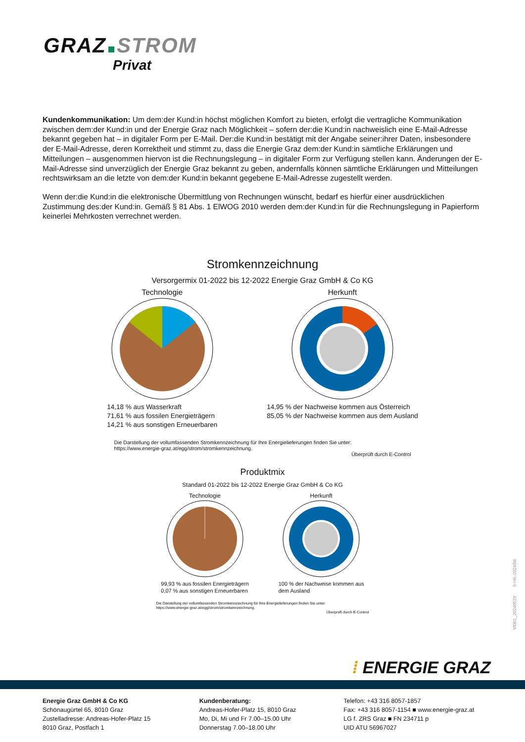GRAZ STROM
Privat
Kundenkommunikation: Um dem:der Kund:in höchst möglichen Komfort zu bieten, erfolgt die vertragliche Kommunikation zwischen dem:der Kund:in und der Energie Graz nach Möglichkeit – sofern der:die Kund:in nachweislich eine E-Mail-Adresse bekannt gegeben hat – in digitaler Form per E-Mail. Der:die Kund:in bestätigt mit der Angabe seiner:ihrer Daten, insbesondere der E-Mail-Adresse, deren Korrektheit und stimmt zu, dass die Energie Graz dem:der Kund:in sämtliche Erklärungen und Mitteilungen – ausgenommen hiervon ist die Rechnungslegung – in digitaler Form zur Verfügung stellen kann. Änderungen der E-Mail-Adresse sind unverzüglich der Energie Graz bekannt zu geben, andernfalls können sämtliche Erklärungen und Mitteilungen rechtswirksam an die letzte von dem:der Kund:in bekannt gegebene E-Mail-Adresse zugestellt werden.
Wenn der:die Kund:in die elektronische Übermittlung von Rechnungen wünscht, bedarf es hierfür einer ausdrücklichen Zustimmung des:der Kund:in. Gemäß § 81 Abs. 1 ElWOG 2010 werden dem:der Kund:in für die Rechnungslegung in Papierform keinerlei Mehrkosten verrechnet werden.
Stromkennzeichnung
Versorgermix 01-2022 bis 12-2022 Energie Graz GmbH & Co KG
Technologie
14,18 % aus Wasserkraft
71,61 % aus fossilen Energieträgern
14,21 % aus sonstigen Erneuerbaren
Herkunft
14,95 % der Nachweise kommen aus Österreich
85,05 % der Nachweise kommen aus dem Ausland
Die Darstellung der vollumfassenden Stromkennzeichnung für Ihre Energielieferungen finden Sie unter:
https://www.energie-graz.at/egg/strom/stromkennzeichnung.
Überprüft durch E-Control
Produktmix
Standard 01-2022 bis 12-2022 Energie Graz GmbH & Co KG
Technologie
99,93 % aus fossilen Energieträgern
0,07 % aus sonstigen Erneuerbaren
Herkunft
100 % der Nachweise kommen aus
dem Ausland
Die Darstellung der vollumfassenden Stromkennzeichnung für Ihre Energielieferungen finden Sie unter:
https://www.energie-graz.at/egg/strom/stromkennzeichnung.
Überprüft durch E-Control
Vf001_20240529 S-HK-2024/06
⁞ ENERGIE GRAZ
Energie Graz GmbH & Co KG
Schönaugürtel 65, 8010 Graz
Zustelladresse: Andreas-Hofer-Platz 15
8010 Graz, Postfach 1
Kundenberatung:
Andreas-Hofer-Platz 15, 8010 Graz
Mo, Di, Mi und Fr 7.00–15.00 Uhr
Donnerstag 7.00–18.00 Uhr
Telefon: +43 316 8057-1857
Fax: +43 316 8057-1154 ■ www.energie-graz.at
LG f. ZRS Graz ■ FN 234711 p
UID ATU 56967027